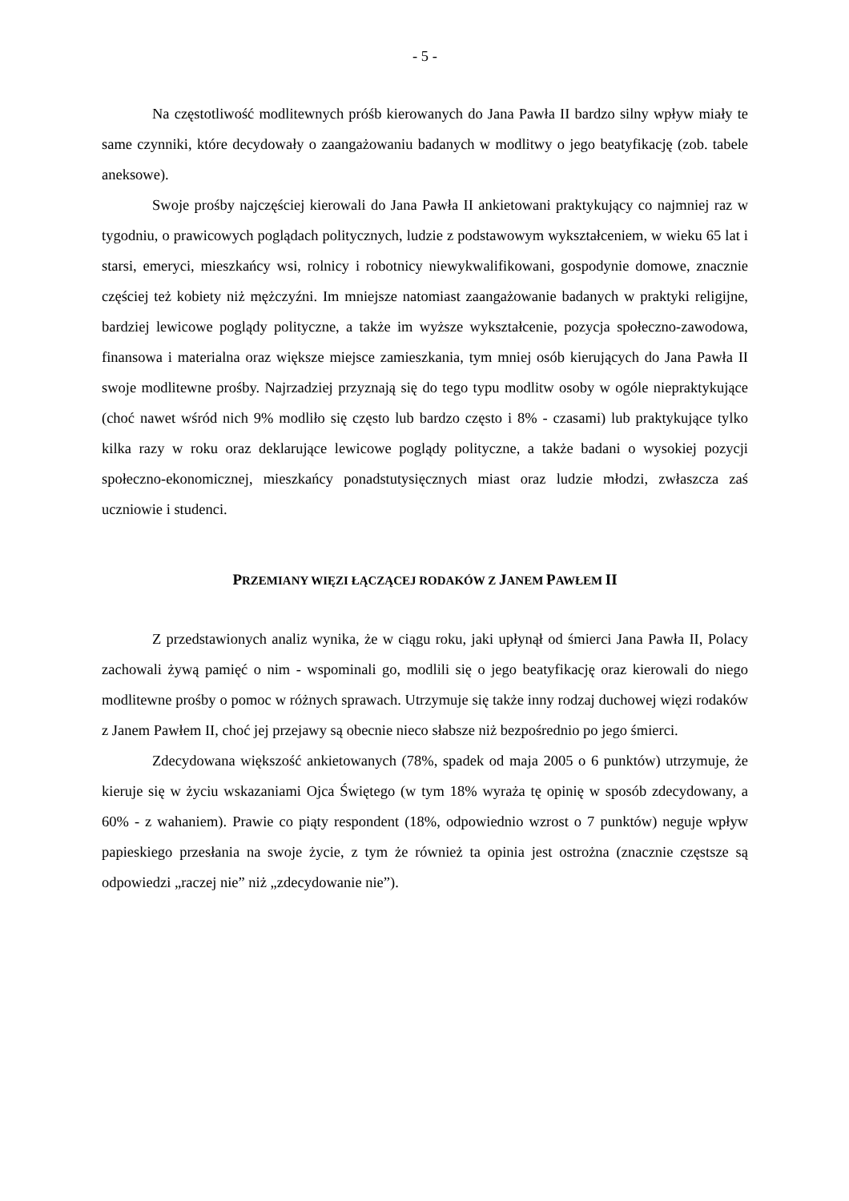- 5 -
Na częstotliwość modlitewnych próśb kierowanych do Jana Pawła II bardzo silny wpływ miały te same czynniki, które decydowały o zaangażowaniu badanych w modlitwy o jego beatyfikację (zob. tabele aneksowe).
Swoje prośby najczęściej kierowali do Jana Pawła II ankietowani praktykujący co najmniej raz w tygodniu, o prawicowych poglądach politycznych, ludzie z podstawowym wykształceniem, w wieku 65 lat i starsi, emeryci, mieszkańcy wsi, rolnicy i robotnicy niewykwalifikowani, gospodynie domowe, znacznie częściej też kobiety niż mężczyźni. Im mniejsze natomiast zaangażowanie badanych w praktyki religijne, bardziej lewicowe poglądy polityczne, a także im wyższe wykształcenie, pozycja społeczno-zawodowa, finansowa i materialna oraz większe miejsce zamieszkania, tym mniej osób kierujących do Jana Pawła II swoje modlitewne prośby. Najrzadziej przyznają się do tego typu modlitw osoby w ogóle niepraktykujące (choć nawet wśród nich 9% modliło się często lub bardzo często i 8% - czasami) lub praktykujące tylko kilka razy w roku oraz deklarujące lewicowe poglądy polityczne, a także badani o wysokiej pozycji społeczno-ekonomicznej, mieszkańcy ponadstutysięcznych miast oraz ludzie młodzi, zwłaszcza zaś uczniowie i studenci.
PRZEMIANY WIĘZI ŁĄCZĄCEJ RODAKÓW Z JANEM PAWŁEM II
Z przedstawionych analiz wynika, że w ciągu roku, jaki upłynął od śmierci Jana Pawła II, Polacy zachowali żywą pamięć o nim - wspominali go, modlili się o jego beatyfikację oraz kierowali do niego modlitewne prośby o pomoc w różnych sprawach. Utrzymuje się także inny rodzaj duchowej więzi rodaków z Janem Pawłem II, choć jej przejawy są obecnie nieco słabsze niż bezpośrednio po jego śmierci.
Zdecydowana większość ankietowanych (78%, spadek od maja 2005 o 6 punktów) utrzymuje, że kieruje się w życiu wskazaniami Ojca Świętego (w tym 18% wyraża tę opinię w sposób zdecydowany, a 60% - z wahaniem). Prawie co piąty respondent (18%, odpowiednio wzrost o 7 punktów) neguje wpływ papieskiego przesłania na swoje życie, z tym że również ta opinia jest ostrożna (znacznie częstsze są odpowiedzi „raczej nie” niż „zdecydowanie nie”).